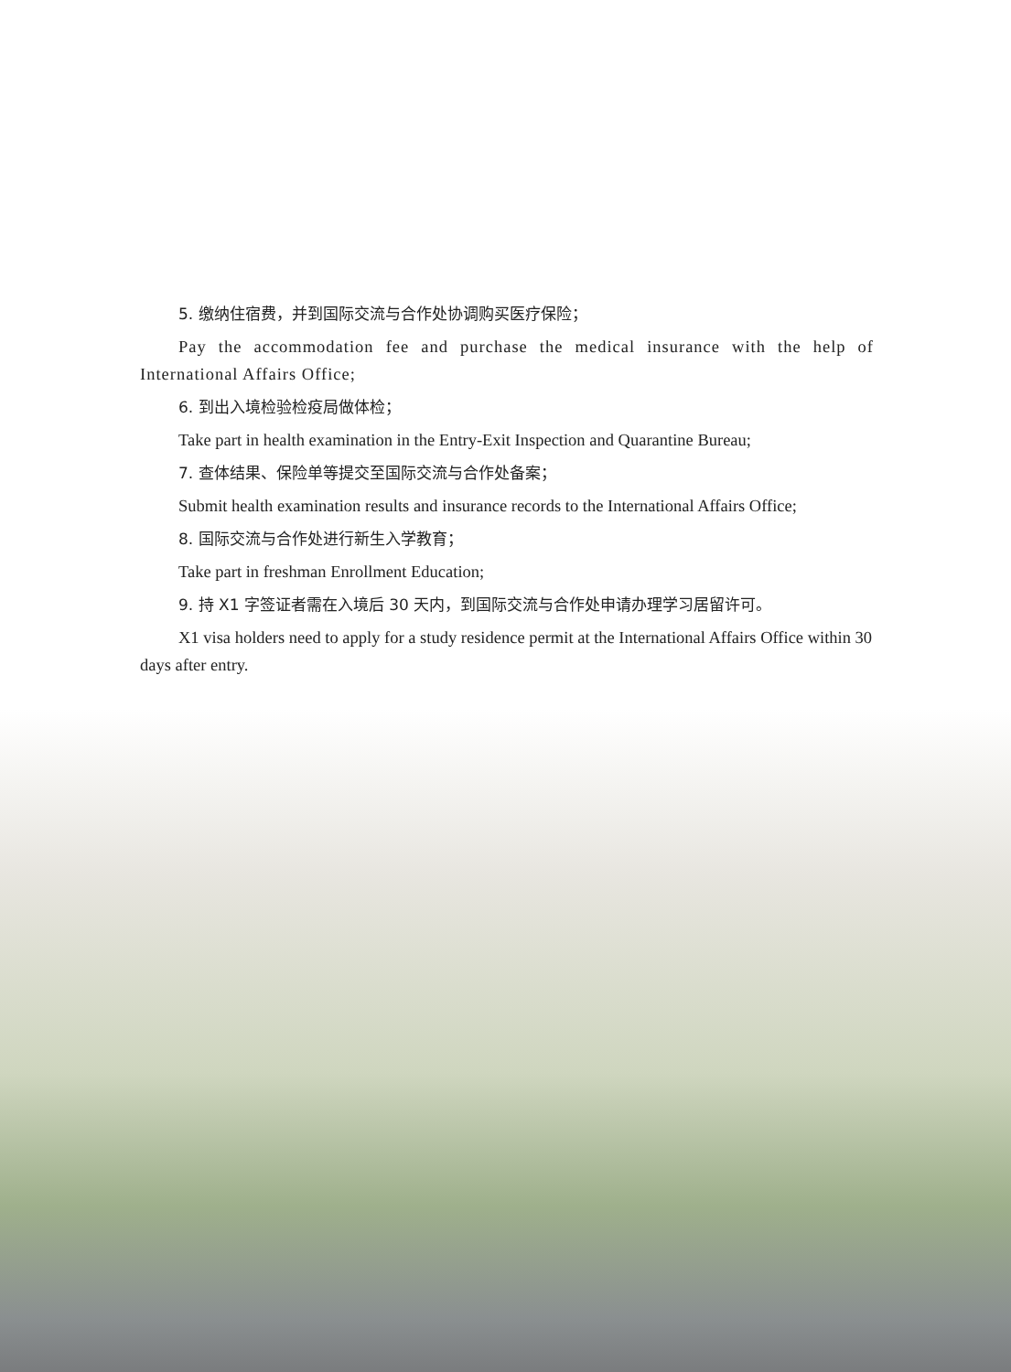5. 缴纳住宿费，并到国际交流与合作处协调购买医疗保险；
Pay the accommodation fee and purchase the medical insurance with the help of International Affairs Office;
6. 到出入境检验检疫局做体检；
Take part in health examination in the Entry-Exit Inspection and Quarantine Bureau;
7. 查体结果、保险单等提交至国际交流与合作处备案；
Submit health examination results and insurance records to the International Affairs Office;
8. 国际交流与合作处进行新生入学教育；
Take part in freshman Enrollment Education;
9. 持 X1 字签证者需在入境后 30 天内，到国际交流与合作处申请办理学习居留许可。
X1 visa holders need to apply for a study residence permit at the International Affairs Office within 30 days after entry.